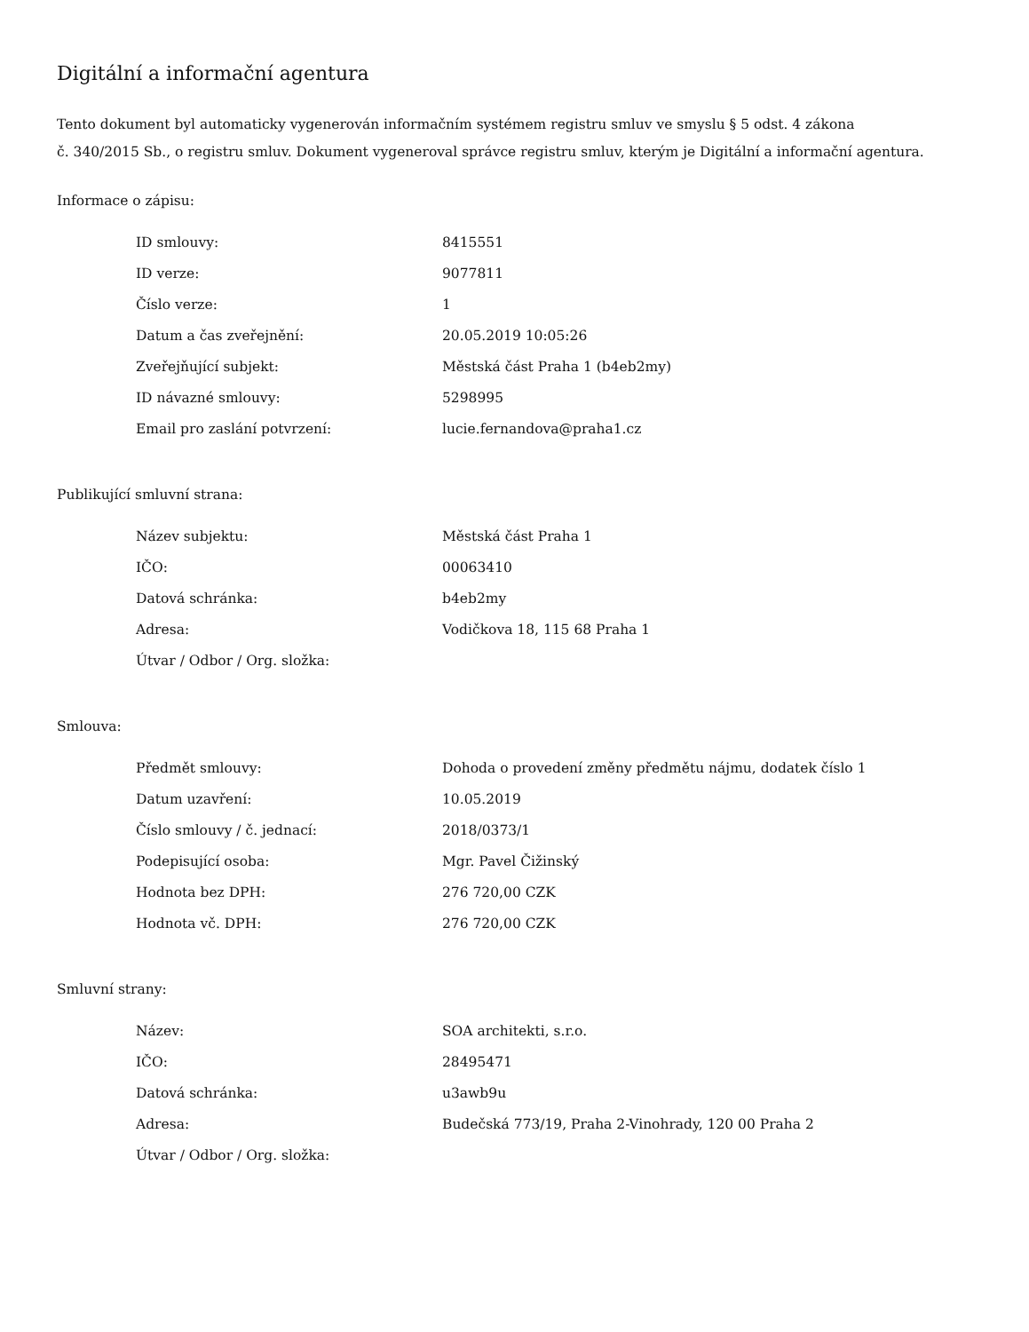Digitální a informační agentura
Tento dokument byl automaticky vygenerován informačním systémem registru smluv ve smyslu § 5 odst. 4 zákona
č. 340/2015 Sb., o registru smluv. Dokument vygeneroval správce registru smluv, kterým je Digitální a informační agentura.
Informace o zápisu:
| ID smlouvy: | 8415551 |
| ID verze: | 9077811 |
| Číslo verze: | 1 |
| Datum a čas zveřejnění: | 20.05.2019 10:05:26 |
| Zveřejňující subjekt: | Městská část Praha 1 (b4eb2my) |
| ID návazné smlouvy: | 5298995 |
| Email pro zaslání potvrzení: | lucie.fernandova@praha1.cz |
Publikující smluvní strana:
| Název subjektu: | Městská část Praha 1 |
| IČO: | 00063410 |
| Datová schránka: | b4eb2my |
| Adresa: | Vodičkova 18, 115 68 Praha 1 |
| Útvar / Odbor / Org. složka: | |
Smlouva:
| Předmět smlouvy: | Dohoda o provedení změny předmětu nájmu, dodatek číslo 1 |
| Datum uzavření: | 10.05.2019 |
| Číslo smlouvy / č. jednací: | 2018/0373/1 |
| Podepisující osoba: | Mgr. Pavel Čižinský |
| Hodnota bez DPH: | 276 720,00 CZK |
| Hodnota vč. DPH: | 276 720,00 CZK |
Smluvní strany:
| Název: | SOA architekti, s.r.o. |
| IČO: | 28495471 |
| Datová schránka: | u3awb9u |
| Adresa: | Budečská 773/19, Praha 2-Vinohrady, 120 00 Praha 2 |
| Útvar / Odbor / Org. složka: | |